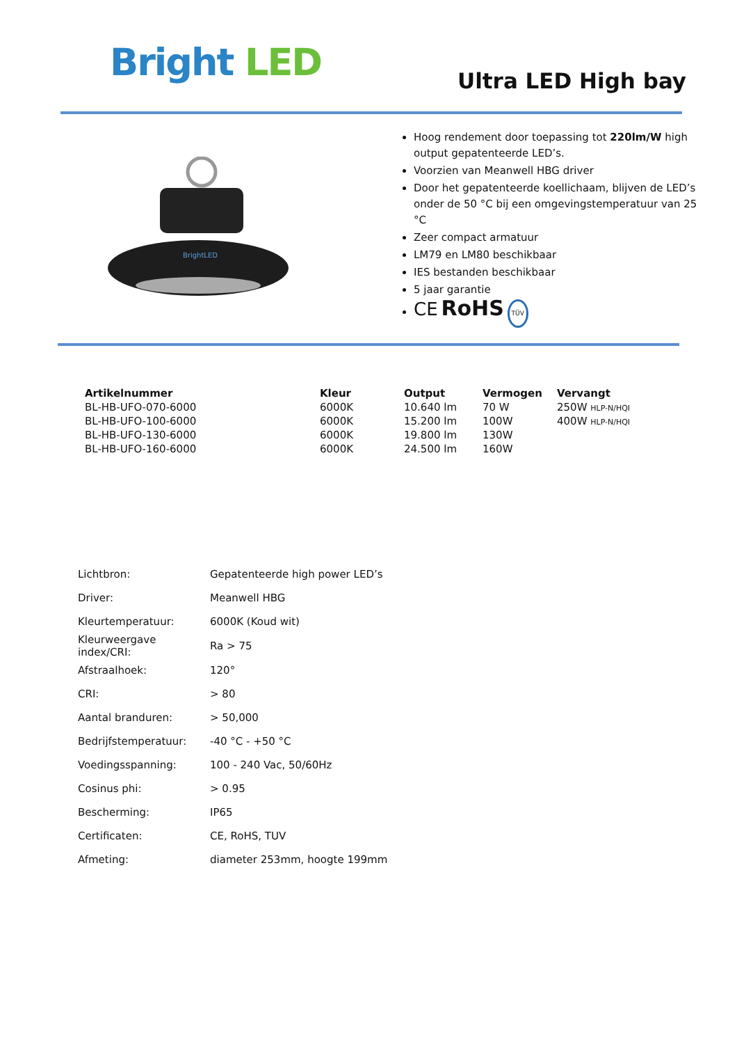Bright LED Ultra LED High bay
BrightLED
Hoog rendement door toepassing tot 220lm/W high output gepatenteerde LED’s.
Voorzien van Meanwell HBG driver
Door het gepatenteerde koellichaam, blijven de LED’s onder de 50 °C bij een omgevingstemperatuur van 25 °C
Zeer compact armatuur
LM79 en LM80 beschikbaar
IES bestanden beschikbaar
5 jaar garantie
CE RoHS TÜV
| Artikelnummer | Kleur | Output | Vermogen | Vervangt |
| --- | --- | --- | --- | --- |
| BL-HB-UFO-070-6000 | 6000K | 10.640 lm | 70 W | 250W HLP-N/HQI |
| BL-HB-UFO-100-6000 | 6000K | 15.200 lm | 100W | 400W HLP-N/HQI |
| BL-HB-UFO-130-6000 | 6000K | 19.800 lm | 130W | |
| BL-HB-UFO-160-6000 | 6000K | 24.500 lm | 160W | |
| Lichtbron: | Gepatenteerde high power LED’s |
| Driver: | Meanwell HBG |
| Kleurtemperatuur: | 6000K (Koud wit) |
| Kleurweergave index/CRI: | Ra > 75 |
| Afstraalhoek: | 120° |
| CRI: | > 80 |
| Aantal branduren: | > 50,000 |
| Bedrijfstemperatuur: | -40 °C - +50 °C |
| Voedingsspanning: | 100 - 240 Vac, 50/60Hz |
| Cosinus phi: | > 0.95 |
| Bescherming: | IP65 |
| Certificaten: | CE, RoHS, TUV |
| Afmeting: | diameter 253mm, hoogte 199mm |